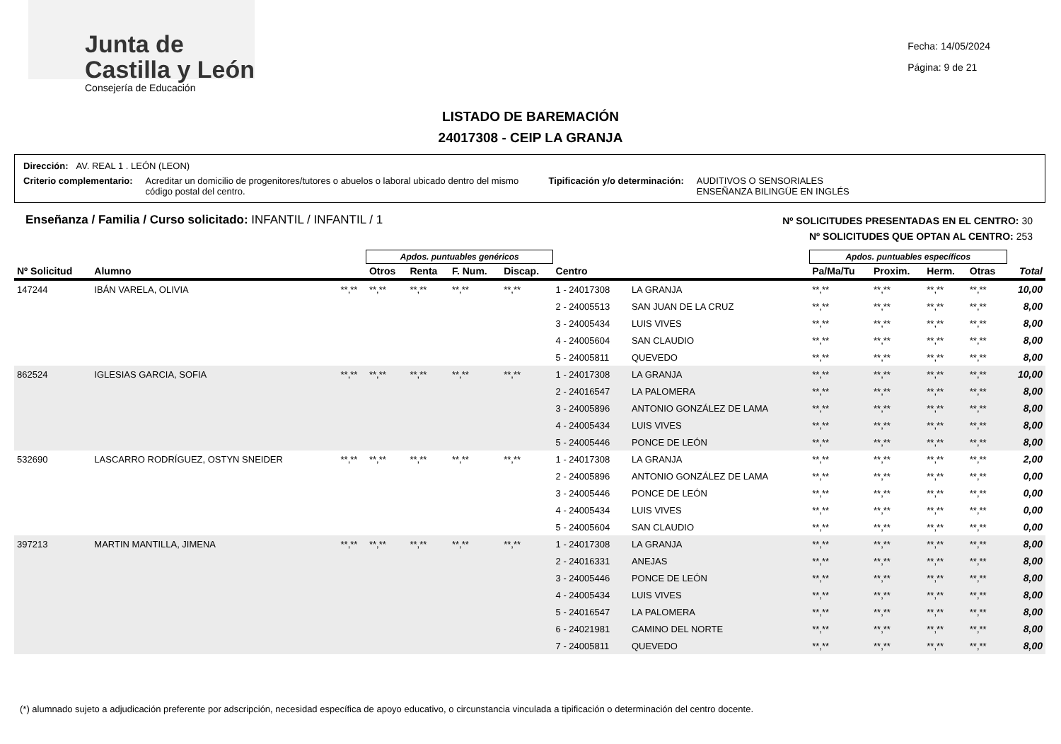Junta de
Castilla y León
Consejería de Educación
Fecha: 14/05/2024
Página: 9 de 21
LISTADO DE BAREMACIÓN
24017308 - CEIP LA GRANJA
Dirección: AV. REAL 1 . LEÓN (LEON)
Criterio complementario: Acreditar un domicilio de progenitores/tutores o abuelos o laboral ubicado dentro del mismo código postal del centro. Tipificación y/o determinación: AUDITIVOS O SENSORIALES
ENSEÑANZA BILINGÜE EN INGLÉS
Enseñanza / Familia / Curso solicitado: INFANTIL / INFANTIL / 1
Nº SOLICITUDES PRESENTADAS EN EL CENTRO: 30
Nº SOLICITUDES QUE OPTAN AL CENTRO: 253
| | | | Apdos. puntuables genéricos | | | | | | Apdos. puntuables específicos | | | | |
| --- | --- | --- | --- | --- | --- | --- | --- | --- | --- | --- | --- | --- | --- |
| Nº Solicitud | Alumno | | Otros | Renta | F. Num. | Discap. | Centro | | Pa/Ma/Tu | Proxim. | Herm. | Otras | Total |
| 147244 | IBÁN VARELA, OLIVIA | **,** | **,** | **,** | **,** | **,** | 1 - 24017308 | LA GRANJA | **,** | **,** | **,** | **,** | 10,00 |
| | | | | | | | 2 - 24005513 | SAN JUAN DE LA CRUZ | **,** | **,** | **,** | **,** | 8,00 |
| | | | | | | | 3 - 24005434 | LUIS VIVES | **,** | **,** | **,** | **,** | 8,00 |
| | | | | | | | 4 - 24005604 | SAN CLAUDIO | **,** | **,** | **,** | **,** | 8,00 |
| | | | | | | | 5 - 24005811 | QUEVEDO | **,** | **,** | **,** | **,** | 8,00 |
| 862524 | IGLESIAS GARCIA, SOFIA | **,** | **,** | **,** | **,** | **,** | 1 - 24017308 | LA GRANJA | **,** | **,** | **,** | **,** | 10,00 |
| | | | | | | | 2 - 24016547 | LA PALOMERA | **,** | **,** | **,** | **,** | 8,00 |
| | | | | | | | 3 - 24005896 | ANTONIO GONZÁLEZ DE LAMA | **,** | **,** | **,** | **,** | 8,00 |
| | | | | | | | 4 - 24005434 | LUIS VIVES | **,** | **,** | **,** | **,** | 8,00 |
| | | | | | | | 5 - 24005446 | PONCE DE LEÓN | **,** | **,** | **,** | **,** | 8,00 |
| 532690 | LASCARRO RODRÍGUEZ, OSTYN SNEIDER | **,** | **,** | **,** | **,** | **,** | 1 - 24017308 | LA GRANJA | **,** | **,** | **,** | **,** | 2,00 |
| | | | | | | | 2 - 24005896 | ANTONIO GONZÁLEZ DE LAMA | **,** | **,** | **,** | **,** | 0,00 |
| | | | | | | | 3 - 24005446 | PONCE DE LEÓN | **,** | **,** | **,** | **,** | 0,00 |
| | | | | | | | 4 - 24005434 | LUIS VIVES | **,** | **,** | **,** | **,** | 0,00 |
| | | | | | | | 5 - 24005604 | SAN CLAUDIO | **,** | **,** | **,** | **,** | 0,00 |
| 397213 | MARTIN MANTILLA, JIMENA | **,** | **,** | **,** | **,** | **,** | 1 - 24017308 | LA GRANJA | **,** | **,** | **,** | **,** | 8,00 |
| | | | | | | | 2 - 24016331 | ANEJAS | **,** | **,** | **,** | **,** | 8,00 |
| | | | | | | | 3 - 24005446 | PONCE DE LEÓN | **,** | **,** | **,** | **,** | 8,00 |
| | | | | | | | 4 - 24005434 | LUIS VIVES | **,** | **,** | **,** | **,** | 8,00 |
| | | | | | | | 5 - 24016547 | LA PALOMERA | **,** | **,** | **,** | **,** | 8,00 |
| | | | | | | | 6 - 24021981 | CAMINO DEL NORTE | **,** | **,** | **,** | **,** | 8,00 |
| | | | | | | | 7 - 24005811 | QUEVEDO | **,** | **,** | **,** | **,** | 8,00 |
(*) alumnado sujeto a adjudicación preferente por adscripción, necesidad específica de apoyo educativo, o circunstancia vinculada a tipificación o determinación del centro docente.